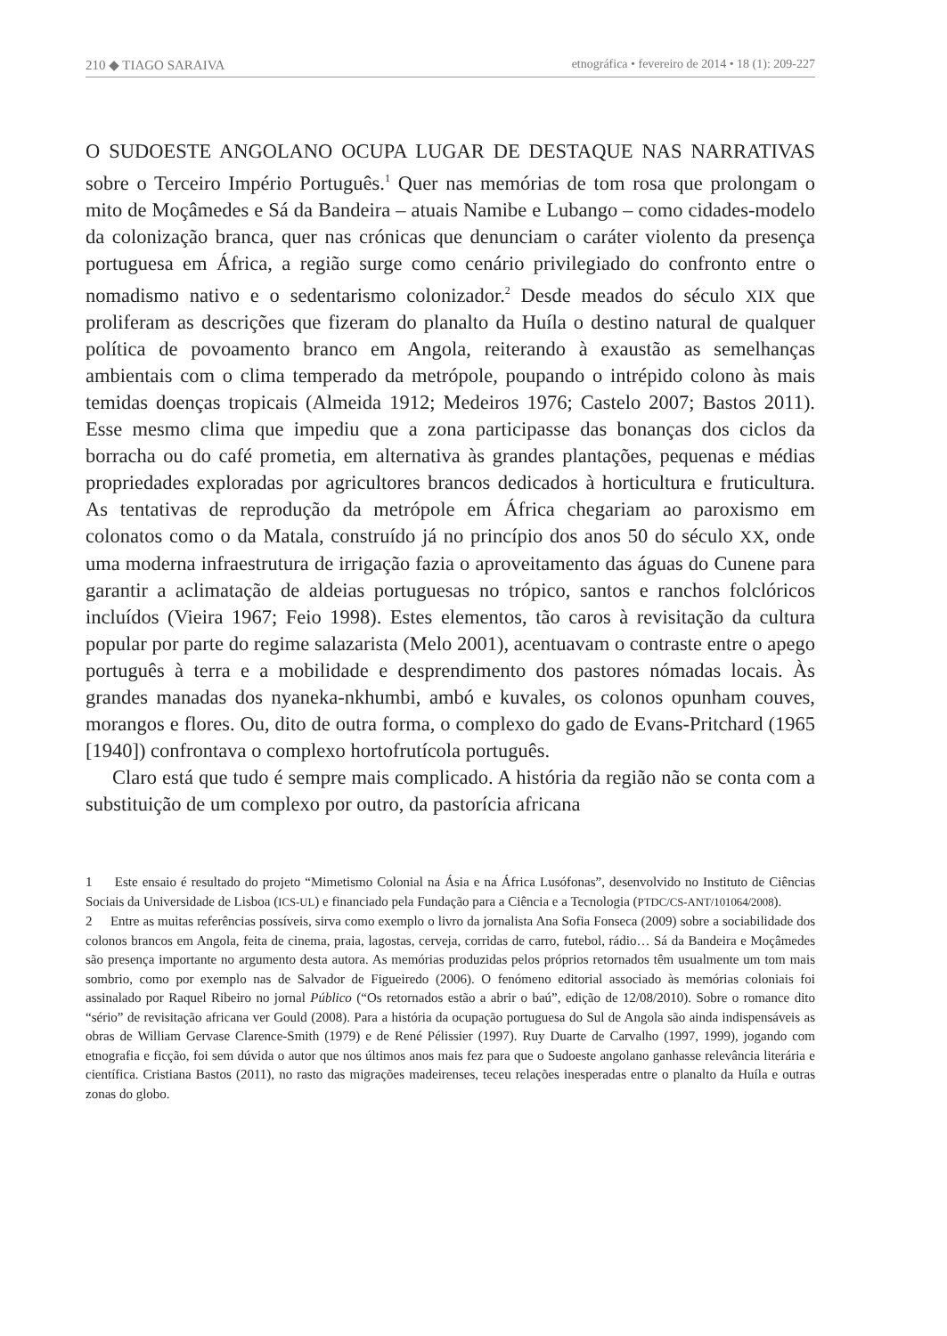210 ◆ TIAGO SARAIVA etnográfica • fevereiro de 2014 • 18 (1): 209-227
O SUDOESTE ANGOLANO OCUPA LUGAR DE DESTAQUE NAS NARRATIVAS sobre o Terceiro Império Português.<sup>1</sup> Quer nas memórias de tom rosa que prolongam o mito de Moçâmedes e Sá da Bandeira – atuais Namibe e Lubango – como cidades-modelo da colonização branca, quer nas crónicas que denunciam o caráter violento da presença portuguesa em África, a região surge como cenário privilegiado do confronto entre o nomadismo nativo e o sedentarismo colonizador.<sup>2</sup> Desde meados do século XIX que proliferam as descrições que fizeram do planalto da Huíla o destino natural de qualquer política de povoamento branco em Angola, reiterando à exaustão as semelhanças ambientais com o clima temperado da metrópole, poupando o intrépido colono às mais temidas doenças tropicais (Almeida 1912; Medeiros 1976; Castelo 2007; Bastos 2011). Esse mesmo clima que impediu que a zona participasse das bonanças dos ciclos da borracha ou do café prometia, em alternativa às grandes plantações, pequenas e médias propriedades exploradas por agricultores brancos dedicados à horticultura e fruticultura. As tentativas de reprodução da metrópole em África chegariam ao paroxismo em colonatos como o da Matala, construído já no princípio dos anos 50 do século XX, onde uma moderna infraestrutura de irrigação fazia o aproveitamento das águas do Cunene para garantir a aclimatação de aldeias portuguesas no trópico, santos e ranchos folclóricos incluídos (Vieira 1967; Feio 1998). Estes elementos, tão caros à revisitação da cultura popular por parte do regime salazarista (Melo 2001), acentuavam o contraste entre o apego português à terra e a mobilidade e desprendimento dos pastores nómadas locais. Às grandes manadas dos nyaneka-nkhumbi, ambó e kuvales, os colonos opunham couves, morangos e flores. Ou, dito de outra forma, o complexo do gado de Evans-Pritchard (1965 [1940]) confrontava o complexo hortofrutícola português.
Claro está que tudo é sempre mais complicado. A história da região não se conta com a substituição de um complexo por outro, da pastorícia africana
1 Este ensaio é resultado do projeto “Mimetismo Colonial na Ásia e na África Lusófonas”, desenvolvido no Instituto de Ciências Sociais da Universidade de Lisboa (ICS-UL) e financiado pela Fundação para a Ciência e a Tecnologia (PTDC/CS-ANT/101064/2008).
2 Entre as muitas referências possíveis, sirva como exemplo o livro da jornalista Ana Sofia Fonseca (2009) sobre a sociabilidade dos colonos brancos em Angola, feita de cinema, praia, lagostas, cerveja, corridas de carro, futebol, rádio… Sá da Bandeira e Moçâmedes são presença importante no argumento desta autora. As memórias produzidas pelos próprios retornados têm usualmente um tom mais sombrio, como por exemplo nas de Salvador de Figueiredo (2006). O fenómeno editorial associado às memórias coloniais foi assinalado por Raquel Ribeiro no jornal Público (“Os retornados estão a abrir o baú”, edição de 12/08/2010). Sobre o romance dito “sério” de revisitação africana ver Gould (2008). Para a história da ocupação portuguesa do Sul de Angola são ainda indispensáveis as obras de William Gervase Clarence-Smith (1979) e de René Pélissier (1997). Ruy Duarte de Carvalho (1997, 1999), jogando com etnografia e ficção, foi sem dúvida o autor que nos últimos anos mais fez para que o Sudoeste angolano ganhasse relevância literária e científica. Cristiana Bastos (2011), no rasto das migrações madeirenses, teceu relações inesperadas entre o planalto da Huíla e outras zonas do globo.